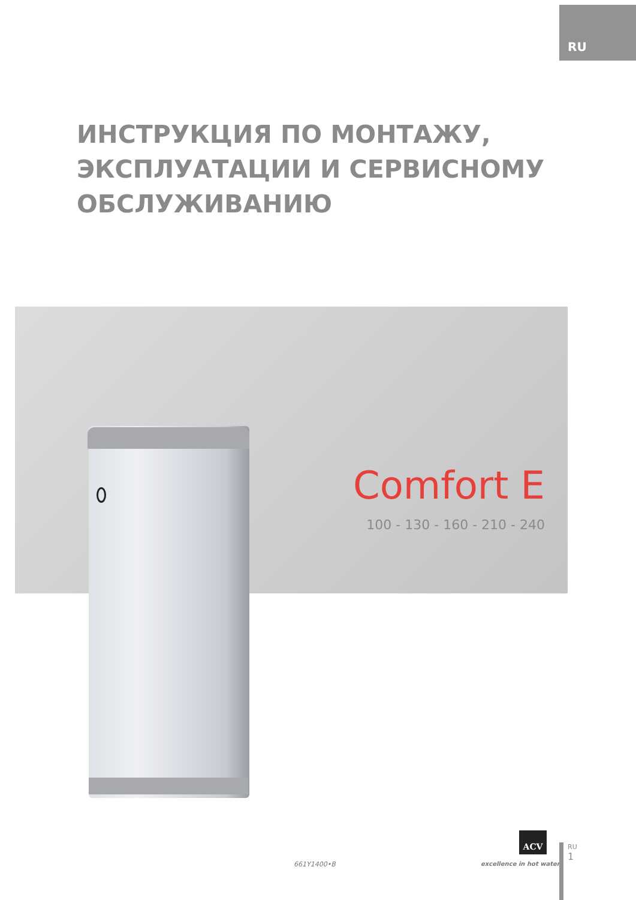RU
ИНСТРУКЦИЯ ПО МОНТАЖУ,
ЭКСПЛУАТАЦИИ И СЕРВИСНОМУ
ОБСЛУЖИВАНИЮ
Comfort E
100 - 130 - 160 - 210 - 240
661Y1400•B
ACV
excellence in hot water
RU
1